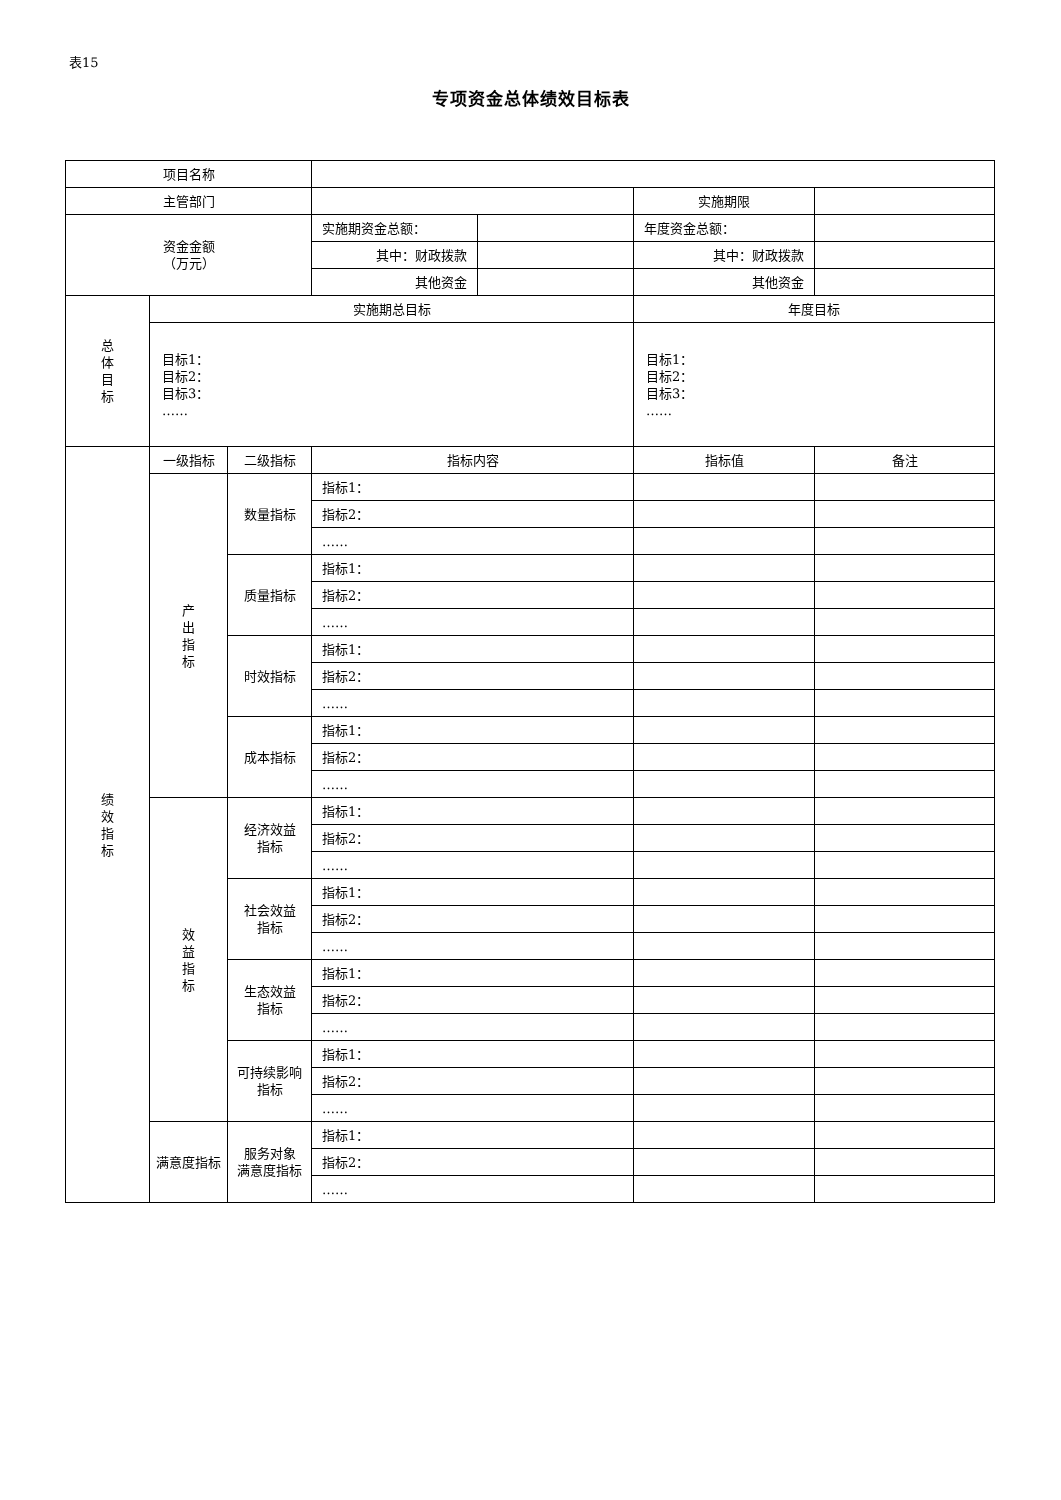表15
专项资金总体绩效目标表
| 项目名称 | | | | | | |
| 主管部门 | | | | | 实施期限 | |
| 资金金额 （万元） | | | 实施期资金总额： | | 年度资金总额： | |
| | | | 其中：财政拨款 | | 其中：财政拨款 | |
| | | | 其他资金 | | 其他资金 | |
| 总 体 目 标 | 实施期总目标 | | | | 年度目标 | |
| | 目标1： 目标2： 目标3： …… | | | | 目标1： 目标2： 目标3： …… | |
| 绩 效 指 标 | 一级指标 | 二级指标 | 指标内容 | | 指标值 | 备注 |
| | 产 出 指 标 | 数量指标 | 指标1： | | | |
| | | | 指标2： | | | |
| | | | …… | | | |
| | | 质量指标 | 指标1： | | | |
| | | | 指标2： | | | |
| | | | …… | | | |
| | | 时效指标 | 指标1： | | | |
| | | | 指标2： | | | |
| | | | …… | | | |
| | | 成本指标 | 指标1： | | | |
| | | | 指标2： | | | |
| | | | …… | | | |
| | 效 益 指 标 | 经济效益 指标 | 指标1： | | | |
| | | | 指标2： | | | |
| | | | …… | | | |
| | | 社会效益 指标 | 指标1： | | | |
| | | | 指标2： | | | |
| | | | …… | | | |
| | | 生态效益 指标 | 指标1： | | | |
| | | | 指标2： | | | |
| | | | …… | | | |
| | | 可持续影响 指标 | 指标1： | | | |
| | | | 指标2： | | | |
| | | | …… | | | |
| | 满意度指标 | 服务对象 满意度指标 | 指标1： | | | |
| | | | 指标2： | | | |
| | | | …… | | | |